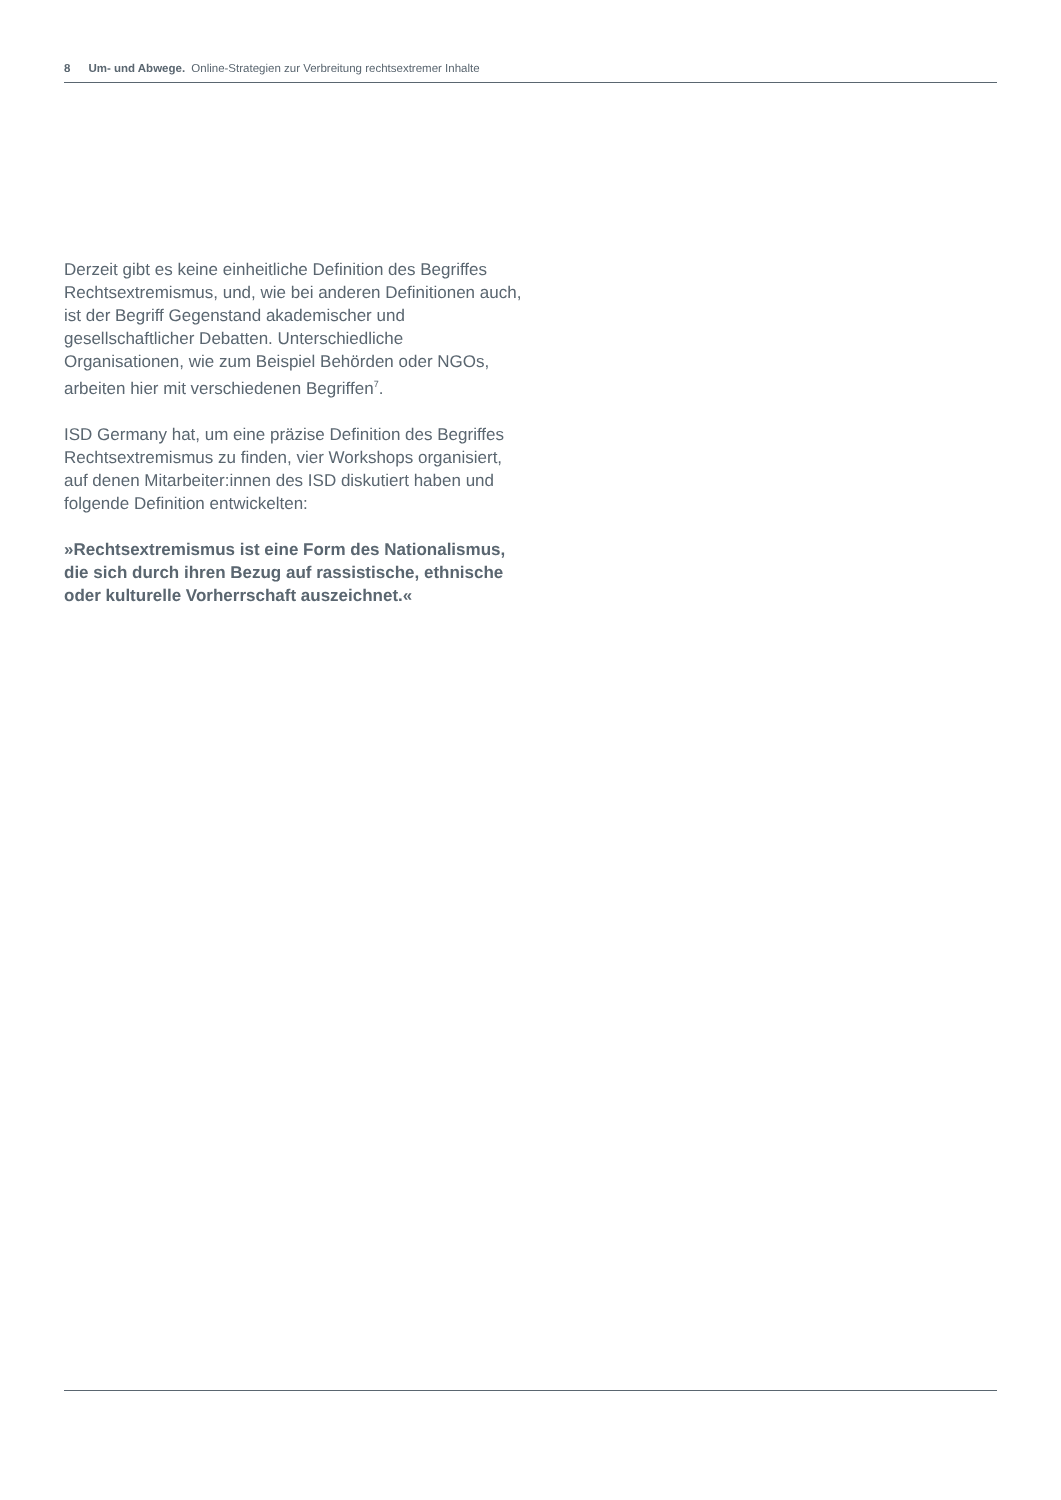8 Um- und Abwege. Online-Strategien zur Verbreitung rechtsextremer Inhalte
Derzeit gibt es keine einheitliche Definition des Begriffes Rechtsextremismus, und, wie bei anderen Definitionen auch, ist der Begriff Gegenstand akademischer und gesellschaftlicher Debatten. Unterschiedliche Organisationen, wie zum Beispiel Behörden oder NGOs, arbeiten hier mit verschiedenen Begriffen<sup>7</sup>.
ISD Germany hat, um eine präzise Definition des Begriffes Rechtsextremismus zu finden, vier Workshops organisiert, auf denen Mitarbeiter:innen des ISD diskutiert haben und folgende Definition entwickelten:
»Rechtsextremismus ist eine Form des Nationalismus, die sich durch ihren Bezug auf rassistische, ethnische oder kulturelle Vorherrschaft auszeichnet.«